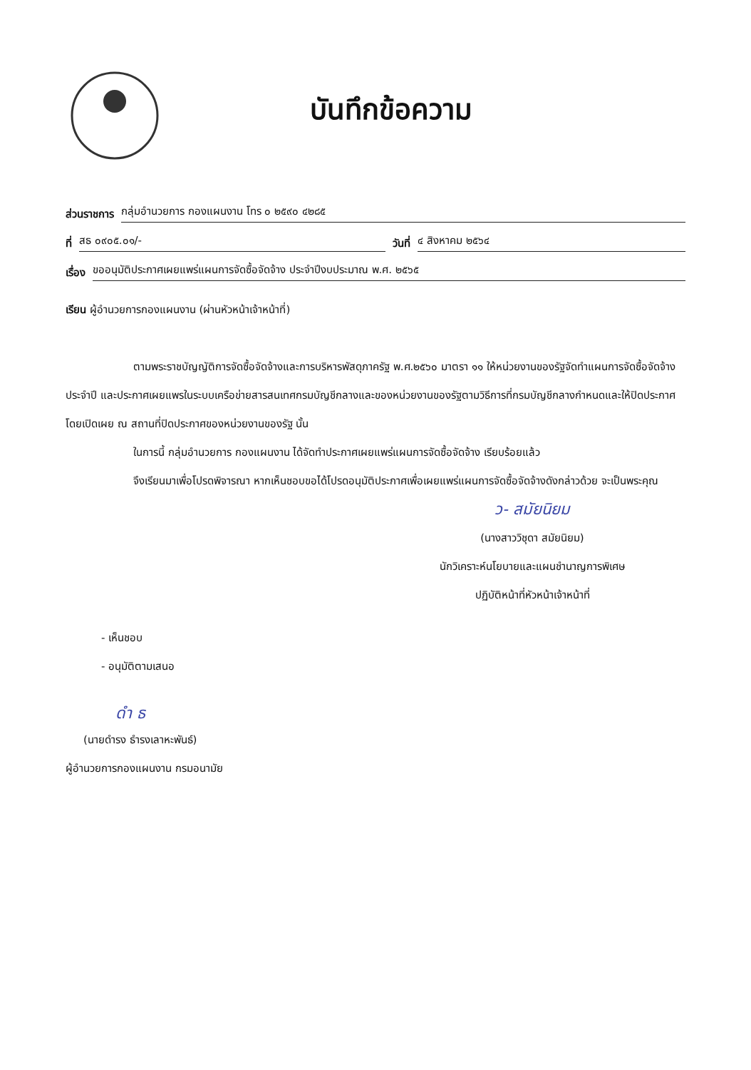บันทึกข้อความ
ส่วนราชการ กลุ่มอำนวยการ กองแผนงาน โทร ๐ ๒๕๙๐ ๔๒๘๕
ที่ สธ ๐๙๐๕.๐๑/- วันที่ ๔ สิงหาคม ๒๕๖๔
เรื่อง ขออนุมัติประกาศเผยแพร่แผนการจัดซื้อจัดจ้าง ประจำปีงบประมาณ พ.ศ. ๒๕๖๕
เรียน ผู้อำนวยการกองแผนงาน (ผ่านหัวหน้าเจ้าหน้าที่)
ตามพระราชบัญญัติการจัดซื้อจัดจ้างและการบริหารพัสดุภาครัฐ พ.ศ.๒๕๖๐ มาตรา ๑๑ ให้หน่วยงานของรัฐจัดทำแผนการจัดซื้อจัดจ้างประจำปี และประกาศเผยแพรในระบบเครือข่ายสารสนเทศกรมบัญชีกลางและของหน่วยงานของรัฐตามวิธีการที่กรมบัญชีกลางกำหนดและให้ปิดประกาศโดยเปิดเผย ณ สถานที่ปิดประกาศของหน่วยงานของรัฐ นั้น
ในการนี้ กลุ่มอำนวยการ กองแผนงาน ได้จัดทำประกาศเผยแพร่แผนการจัดซื้อจัดจ้าง เรียบร้อยแล้ว
จึงเรียนมาเพื่อโปรดพิจารณา หากเห็นชอบขอได้โปรดอนุมัติประกาศเพื่อเผยแพร่แผนการจัดซื้อจัดจ้างดังกล่าวด้วย จะเป็นพระคุณ
ว- สมัยนิยม
(นางสาววิชุดา สมัยนิยม)
นักวิเคราะห์นโยบายและแผนชำนาญการพิเศษ
ปฏิบัติหน้าที่หัวหน้าเจ้าหน้าที่
- เห็นชอบ
- อนุมัติตามเสนอ
ดำ ธ
(นายดำรง ธำรงเลาหะพันธ์)
ผู้อำนวยการกองแผนงาน กรมอนามัย